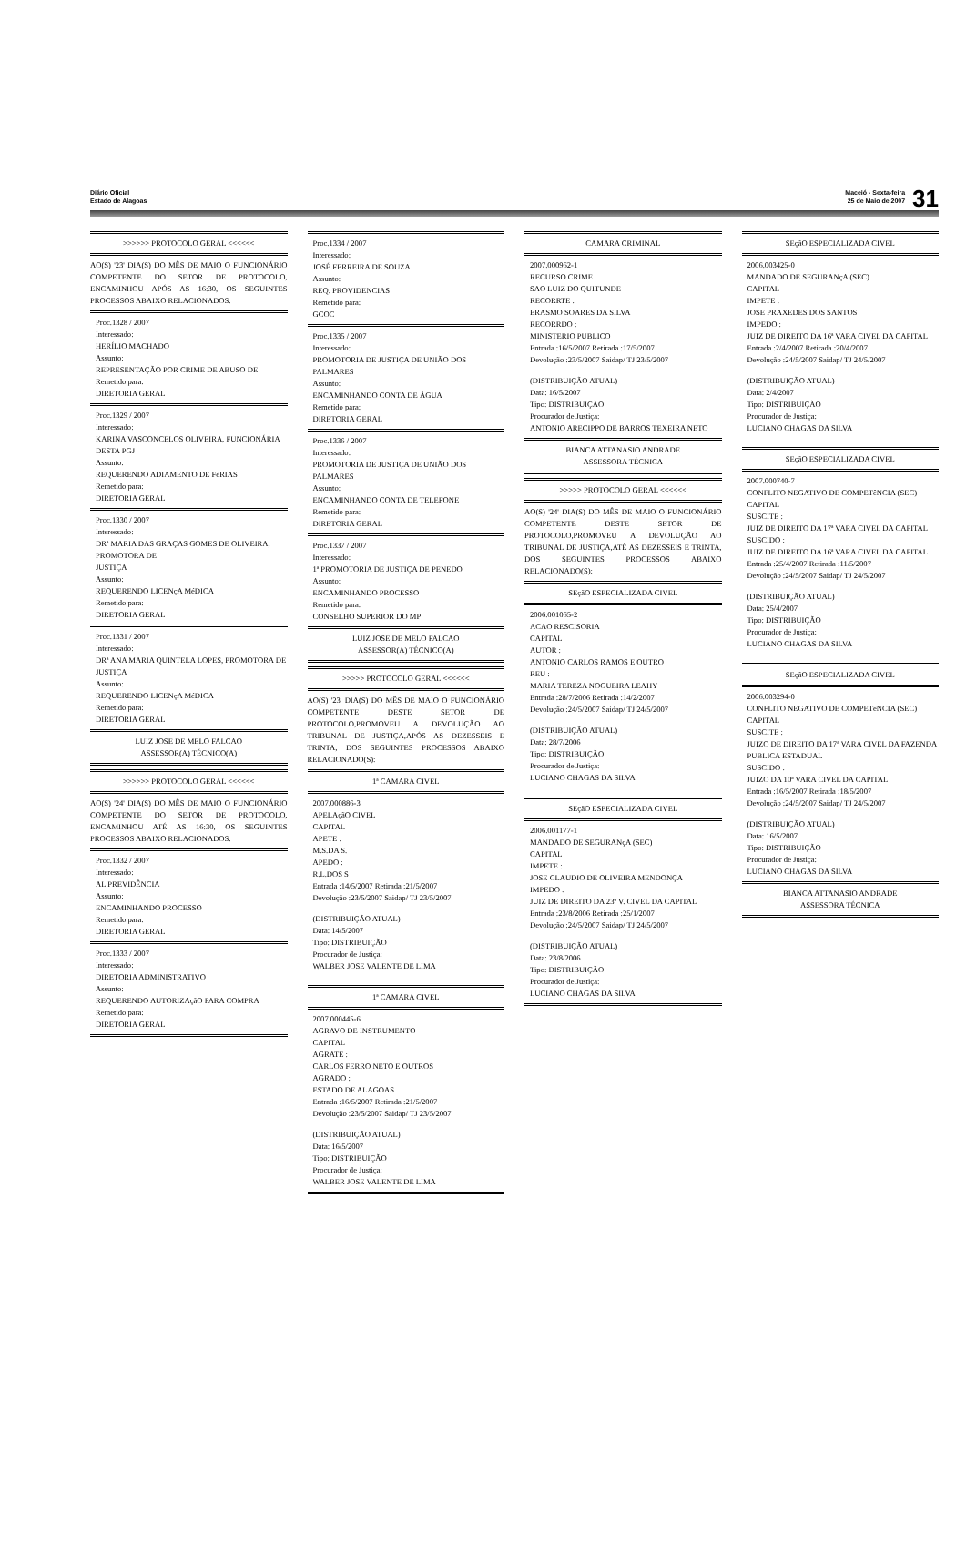Diário Oficial
Estado de Alagoas
31
Maceió - Sexta-feira
25 de Maio de 2007
>>>>>> PROTOCOLO GERAL <<<<<<
AO(S) '23' DIA(S) DO MÊS DE MAIO O FUNCIONÁRIO COMPETENTE DO SETOR DE PROTOCOLO, ENCAMINHOU APÓS AS 16:30, OS SEGUINTES PROCESSOS ABAIXO RELACIONADOS:
Proc.1328 / 2007
Interessado:
HERÍLIO MACHADO
Assunto:
REPRESENTAÇÃO POR CRIME DE ABUSO DE
Remetido para:
DIRETORIA GERAL
Proc.1329 / 2007
Interessado:
KARINA VASCONCELOS OLIVEIRA, FUNCIONÁRIA DESTA PGJ
Assunto:
REQUERENDO ADIAMENTO DE FéRIAS
Remetido para:
DIRETORIA GERAL
Proc.1330 / 2007
Interessado:
DRª MARIA DAS GRAÇAS GOMES DE OLIVEIRA, PROMOTORA DE
JUSTIÇA
Assunto:
REQUERENDO LICENçA MéDICA
Remetido para:
DIRETORIA GERAL
Proc.1331 / 2007
Interessado:
DRª ANA MARIA QUINTELA LOPES, PROMOTORA DE JUSTIÇA
Assunto:
REQUERENDO LICENçA MéDICA
Remetido para:
DIRETORIA GERAL
LUIZ JOSE DE MELO FALCAO
ASSESSOR(A) TÉCNICO(A)
>>>>>> PROTOCOLO GERAL <<<<<<
AO(S) '24' DIA(S) DO MÊS DE MAIO O FUNCIONÁRIO COMPETENTE DO SETOR DE PROTOCOLO, ENCAMINHOU ATÉ AS 16:30, OS SEGUINTES PROCESSOS ABAIXO RELACIONADOS:
Proc.1332 / 2007
Interessado:
AL PREVIDÊNCIA
Assunto:
ENCAMINHANDO PROCESSO
Remetido para:
DIRETORIA GERAL
Proc.1333 / 2007
Interessado:
DIRETORIA ADMINISTRATIVO
Assunto:
REQUERENDO AUTORIZAçãO PARA COMPRA
Remetido para:
DIRETORIA GERAL
Proc.1334 / 2007
Interessado:
JOSÉ FERREIRA DE SOUZA
Assunto:
REQ. PROVIDENCIAS
Remetido para:
GCOC
Proc.1335 / 2007
Interessado:
PROMOTORIA DE JUSTIÇA DE UNIÃO DOS PALMARES
Assunto:
ENCAMINHANDO CONTA DE ÁGUA
Remetido para:
DIRETORIA GERAL
Proc.1336 / 2007
Interessado:
PROMOTORIA DE JUSTIÇA DE UNIÃO DOS PALMARES
Assunto:
ENCAMINHANDO CONTA DE TELEFONE
Remetido para:
DIRETORIA GERAL
Proc.1337 / 2007
Interessado:
1ª PROMOTORIA DE JUSTIÇA DE PENEDO
Assunto:
ENCAMINHANDO PROCESSO
Remetido para:
CONSELHO SUPERIOR DO MP
LUIZ JOSE DE MELO FALCAO
ASSESSOR(A) TÉCNICO(A)
>>>>> PROTOCOLO GERAL <<<<<<
AO(S) '23' DIA(S) DO MÊS DE MAIO O FUNCIONÁRIO COMPETENTE DESTE SETOR DE PROTOCOLO,PROMOVEU A DEVOLUÇÃO AO TRIBUNAL DE JUSTIÇA,APÓS AS DEZESSEIS E TRINTA, DOS SEGUINTES PROCESSOS ABAIXO RELACIONADO(S):
1ª CAMARA CIVEL
2007.000886-3
APELAçãO CIVEL
CAPITAL
APETE :
M.S.DA S.
APEDO :
R.L.DOS S
Entrada :14/5/2007 Retirada :21/5/2007
Devolução :23/5/2007 Saidap/ TJ 23/5/2007
(DISTRIBUIÇÃO ATUAL)
Data: 14/5/2007
Tipo: DISTRIBUIÇÃO
Procurador de Justiça:
WALBER JOSE VALENTE DE LIMA
1ª CAMARA CIVEL
2007.000445-6
AGRAVO DE INSTRUMENTO
CAPITAL
AGRATE :
CARLOS FERRO NETO E OUTROS
AGRADO :
ESTADO DE ALAGOAS
Entrada :16/5/2007 Retirada :21/5/2007
Devolução :23/5/2007 Saidap/ TJ 23/5/2007
(DISTRIBUIÇÃO ATUAL)
Data: 16/5/2007
Tipo: DISTRIBUIÇÃO
Procurador de Justiça:
WALBER JOSE VALENTE DE LIMA
CAMARA CRIMINAL
2007.000962-1
RECURSO CRIME
SAO LUIZ DO QUITUNDE
RECORRTE :
ERASMO SOARES DA SILVA
RECORRDO :
MINISTERIO PUBLICO
Entrada :16/5/2007 Retirada :17/5/2007
Devolução :23/5/2007 Saidap/ TJ 23/5/2007
(DISTRIBUIÇÃO ATUAL)
Data: 16/5/2007
Tipo: DISTRIBUIÇÃO
Procurador de Justiça:
ANTONIO ARECIPPO DE BARROS TEXEIRA NETO
BIANCA ATTANASIO ANDRADE
ASSESSORA TÉCNICA
>>>>> PROTOCOLO GERAL <<<<<<
AO(S) '24' DIA(S) DO MÊS DE MAIO O FUNCIONÁRIO COMPETENTE DESTE SETOR DE PROTOCOLO,PROMOVEU A DEVOLUÇÃO AO TRIBUNAL DE JUSTIÇA,ATÉ AS DEZESSEIS E TRINTA, DOS SEGUINTES PROCESSOS ABAIXO RELACIONADO(S):
SEçãO ESPECIALIZADA CIVEL
2006.001065-2
ACAO RESCISORIA
CAPITAL
AUTOR :
ANTONIO CARLOS RAMOS E OUTRO
REU :
MARIA TEREZA NOGUEIRA LEAHY
Entrada :28/7/2006 Retirada :14/2/2007
Devolução :24/5/2007 Saidap/ TJ 24/5/2007
(DISTRIBUIÇÃO ATUAL)
Data: 28/7/2006
Tipo: DISTRIBUIÇÃO
Procurador de Justiça:
LUCIANO CHAGAS DA SILVA
SEçãO ESPECIALIZADA CIVEL
2006.001177-1
MANDADO DE SEGURANçA (SEC)
CAPITAL
IMPETE :
JOSE CLAUDIO DE OLIVEIRA MENDONÇA
IMPEDO :
JUIZ DE DIREITO DA 23º V. CIVEL DA CAPITAL
Entrada :23/8/2006 Retirada :25/1/2007
Devolução :24/5/2007 Saidap/ TJ 24/5/2007
(DISTRIBUIÇÃO ATUAL)
Data: 23/8/2006
Tipo: DISTRIBUIÇÃO
Procurador de Justiça:
LUCIANO CHAGAS DA SILVA
SEçãO ESPECIALIZADA CIVEL
2006.003425-0
MANDADO DE SEGURANçA (SEC)
CAPITAL
IMPETE :
JOSE PRAXEDES DOS SANTOS
IMPEDO :
JUIZ DE DIREITO DA 16ª VARA CIVEL DA CAPITAL
Entrada :2/4/2007 Retirada :20/4/2007
Devolução :24/5/2007 Saidap/ TJ 24/5/2007
(DISTRIBUIÇÃO ATUAL)
Data: 2/4/2007
Tipo: DISTRIBUIÇÃO
Procurador de Justiça:
LUCIANO CHAGAS DA SILVA
SEçãO ESPECIALIZADA CIVEL
2007.000740-7
CONFLITO NEGATIVO DE COMPETêNCIA (SEC)
CAPITAL
SUSCITE :
JUIZ DE DIREITO DA 17ª VARA CIVEL DA CAPITAL
SUSCIDO :
JUIZ DE DIREITO DA 16ª VARA CIVEL DA CAPITAL
Entrada :25/4/2007 Retirada :11/5/2007
Devolução :24/5/2007 Saidap/ TJ 24/5/2007
(DISTRIBUIÇÃO ATUAL)
Data: 25/4/2007
Tipo: DISTRIBUIÇÃO
Procurador de Justiça:
LUCIANO CHAGAS DA SILVA
SEçãO ESPECIALIZADA CIVEL
2006.003294-0
CONFLITO NEGATIVO DE COMPETêNCIA (SEC)
CAPITAL
SUSCITE :
JUIZO DE DIREITO DA 17ª VARA CIVEL DA FAZENDA
PUBLICA ESTADUAL
SUSCIDO :
JUIZO DA 10ª VARA CIVEL DA CAPITAL
Entrada :16/5/2007 Retirada :18/5/2007
Devolução :24/5/2007 Saidap/ TJ 24/5/2007
(DISTRIBUIÇÃO ATUAL)
Data: 16/5/2007
Tipo: DISTRIBUIÇÃO
Procurador de Justiça:
LUCIANO CHAGAS DA SILVA
BIANCA ATTANASIO ANDRADE
ASSESSORA TÉCNICA